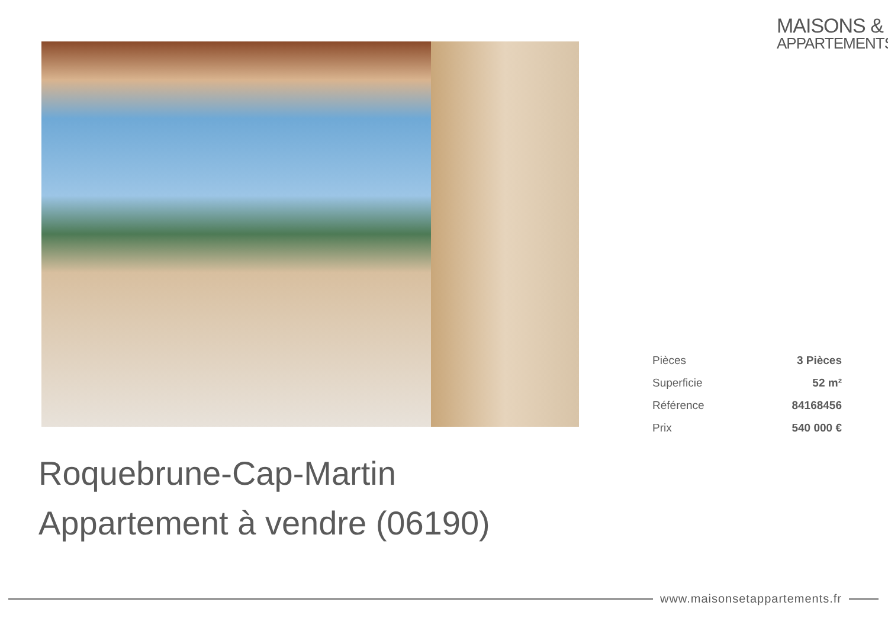MAISONS &
APPARTEMENTS
| Pièces | 3 Pièces |
| Superficie | 52 m² |
| Référence | 84168456 |
| Prix | 540 000 € |
Roquebrune-Cap-Martin
Appartement à vendre (06190)
www.maisonsetappartements.fr